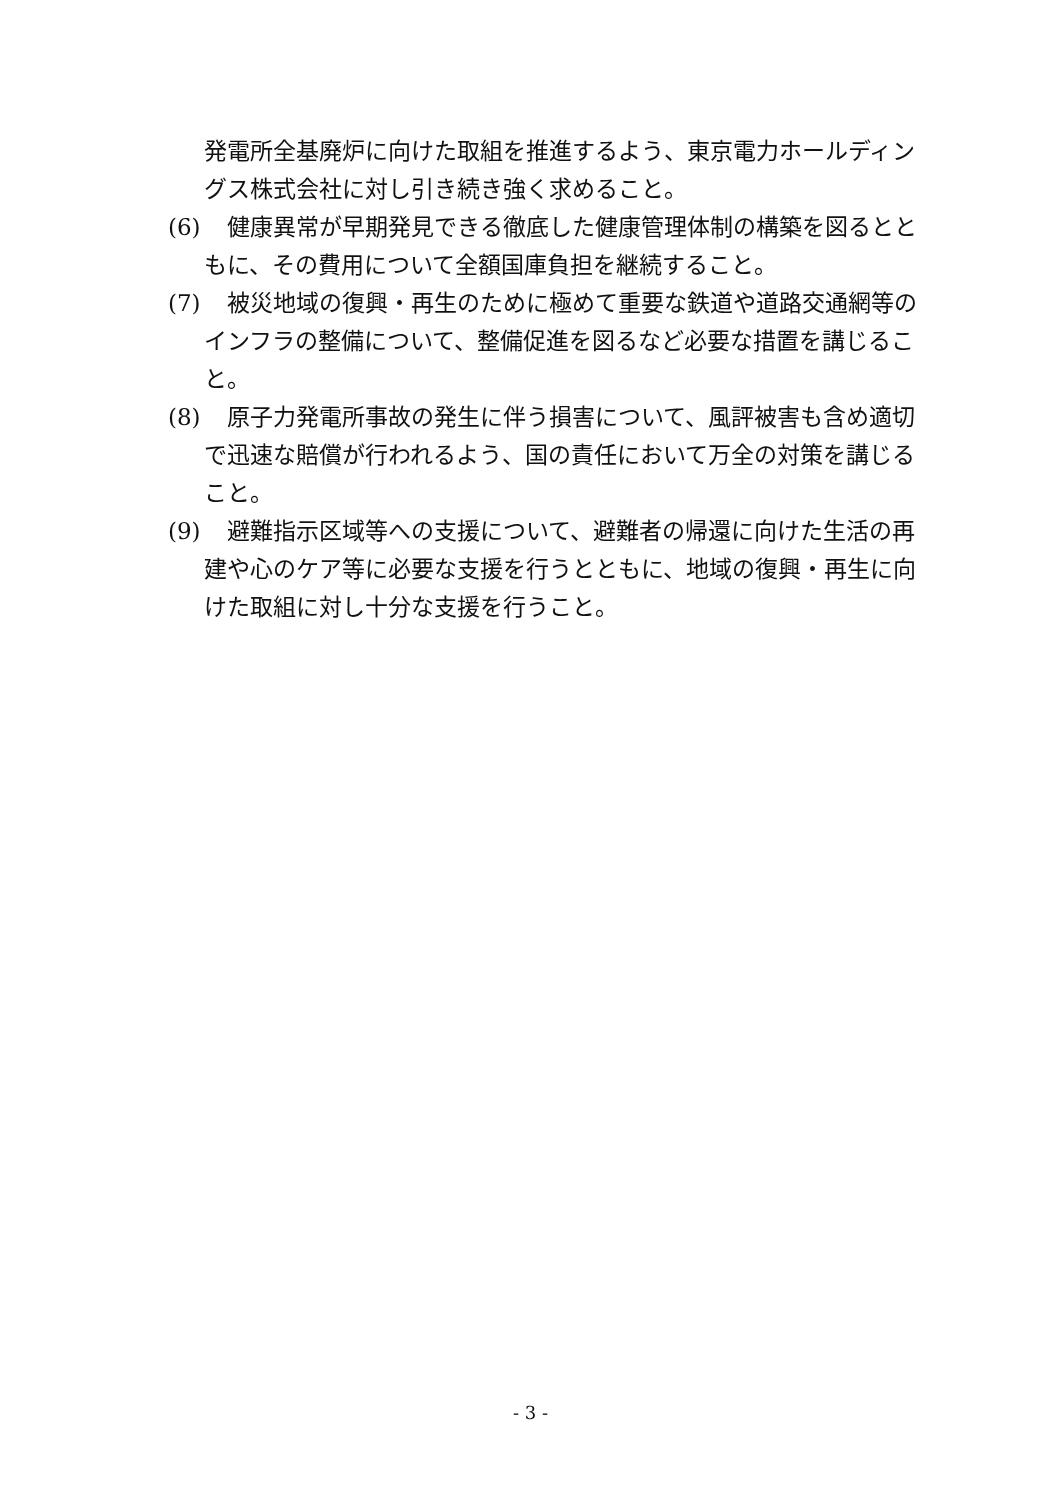発電所全基廃炉に向けた取組を推進するよう、東京電力ホールディングス株式会社に対し引き続き強く求めること。
(6)　健康異常が早期発見できる徹底した健康管理体制の構築を図るとともに、その費用について全額国庫負担を継続すること。
(7)　被災地域の復興・再生のために極めて重要な鉄道や道路交通網等のインフラの整備について、整備促進を図るなど必要な措置を講じること。
(8)　原子力発電所事故の発生に伴う損害について、風評被害も含め適切で迅速な賠償が行われるよう、国の責任において万全の対策を講じること。
(9)　避難指示区域等への支援について、避難者の帰還に向けた生活の再建や心のケア等に必要な支援を行うとともに、地域の復興・再生に向けた取組に対し十分な支援を行うこと。
- 3 -